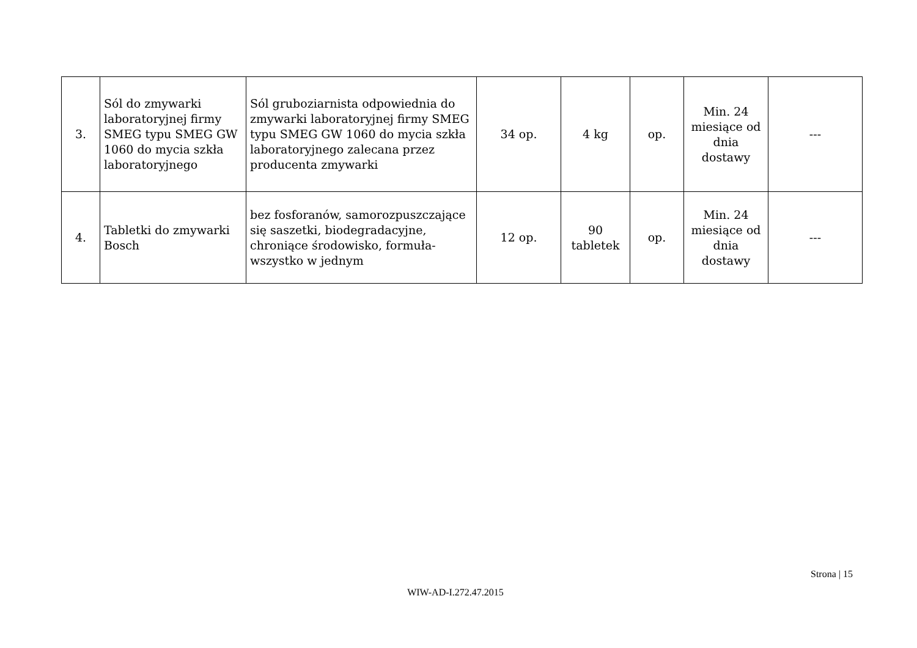| 3. | Sól do zmywarki laboratoryjnej firmy SMEG typu SMEG GW 1060 do mycia szkła laboratoryjnego | Sól gruboziarnista odpowiednia do zmywarki laboratoryjnej firmy SMEG typu SMEG GW 1060 do mycia szkła laboratoryjnego zalecana przez producenta zmywarki | 34 op. | 4 kg | op. | Min. 24 miesiące od dnia dostawy | --- |
| 4. | Tabletki do zmywarki Bosch | bez fosforanów, samorozpuszczające się saszetki, biodegradacyjne, chroniące środowisko, formuła-wszystko w jednym | 12 op. | 90 tabletek | op. | Min. 24 miesiące od dnia dostawy | --- |
Strona | 15
WIW-AD-I.272.47.2015